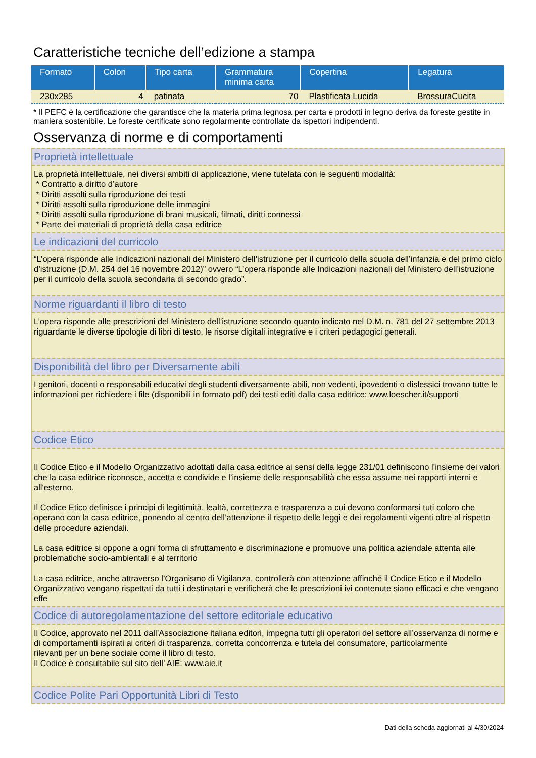Caratteristiche tecniche dell’edizione a stampa
| Formato | Colori | Tipo carta | Grammatura minima carta | Copertina | Legatura |
| --- | --- | --- | --- | --- | --- |
| 230x285 | 4 | patinata | 70 | Plastificata Lucida | BrossuraCucita |
* Il PEFC è la certificazione che garantisce che la materia prima legnosa per carta e prodotti in legno deriva da foreste gestite in maniera sostenibile. Le foreste certificate sono regolarmente controllate da ispettori indipendenti.
Osservanza di norme e di comportamenti
Proprietà intellettuale
La proprietà intellettuale, nei diversi ambiti di applicazione, viene tutelata con le seguenti modalità:
* Contratto a diritto d’autore
* Diritti assolti sulla riproduzione dei testi
* Diritti assolti sulla riproduzione delle immagini
* Diritti assolti sulla riproduzione di brani musicali, filmati, diritti connessi
* Parte dei materiali di proprietà della casa editrice
Le indicazioni del curricolo
“L’opera risponde alle Indicazioni nazionali del Ministero dell’istruzione per il curricolo della scuola dell’infanzia e del primo ciclo d’istruzione (D.M. 254 del 16 novembre 2012)” ovvero “L’opera risponde alle Indicazioni nazionali del Ministero dell’istruzione per il curricolo della scuola secondaria di secondo grado”.
Norme riguardanti il libro di testo
L’opera risponde alle prescrizioni del Ministero dell’istruzione secondo quanto indicato nel D.M. n. 781 del 27 settembre 2013 riguardante le diverse tipologie di libri di testo, le risorse digitali integrative e i criteri pedagogici generali.
Disponibilità del libro per Diversamente abili
I genitori, docenti o responsabili educativi degli studenti diversamente abili, non vedenti, ipovedenti o dislessici trovano tutte le informazioni per richiedere i file (disponibili in formato pdf) dei testi editi dalla casa editrice: www.loescher.it/supporti
Codice Etico
Il Codice Etico e il Modello Organizzativo adottati dalla casa editrice ai sensi della legge 231/01 definiscono l’insieme dei valori che la casa editrice riconosce, accetta e condivide e l’insieme delle responsabilità che essa assume nei rapporti interni e all'esterno.
Il Codice Etico definisce i principi di legittimità, lealtà, correttezza e trasparenza a cui devono conformarsi tuti coloro che operano con la casa editrice, ponendo al centro dell’attenzione il rispetto delle leggi e dei regolamenti vigenti oltre al rispetto delle procedure aziendali.
La casa editrice si oppone a ogni forma di sfruttamento e discriminazione e promuove una politica aziendale attenta alle problematiche socio-ambientali e al territorio
La casa editrice, anche attraverso l’Organismo di Vigilanza, controllerà con attenzione affinché il Codice Etico e il Modello Organizzativo vengano rispettati da tutti i destinatari e verificherà che le prescrizioni ivi contenute siano efficaci e che vengano effe
Codice di autoregolamentazione del settore editoriale educativo
Il Codice, approvato nel 2011 dall’Associazione italiana editori, impegna tutti gli operatori del settore all’osservanza di norme e di comportamenti ispirati ai criteri di trasparenza, corretta concorrenza e tutela del consumatore, particolarmente
rilevanti per un bene sociale come il libro di testo.
Il Codice è consultabile sul sito dell’ AIE: www.aie.it
Codice Polite Pari Opportunità Libri di Testo
Dati della scheda aggiornati al 4/30/2024